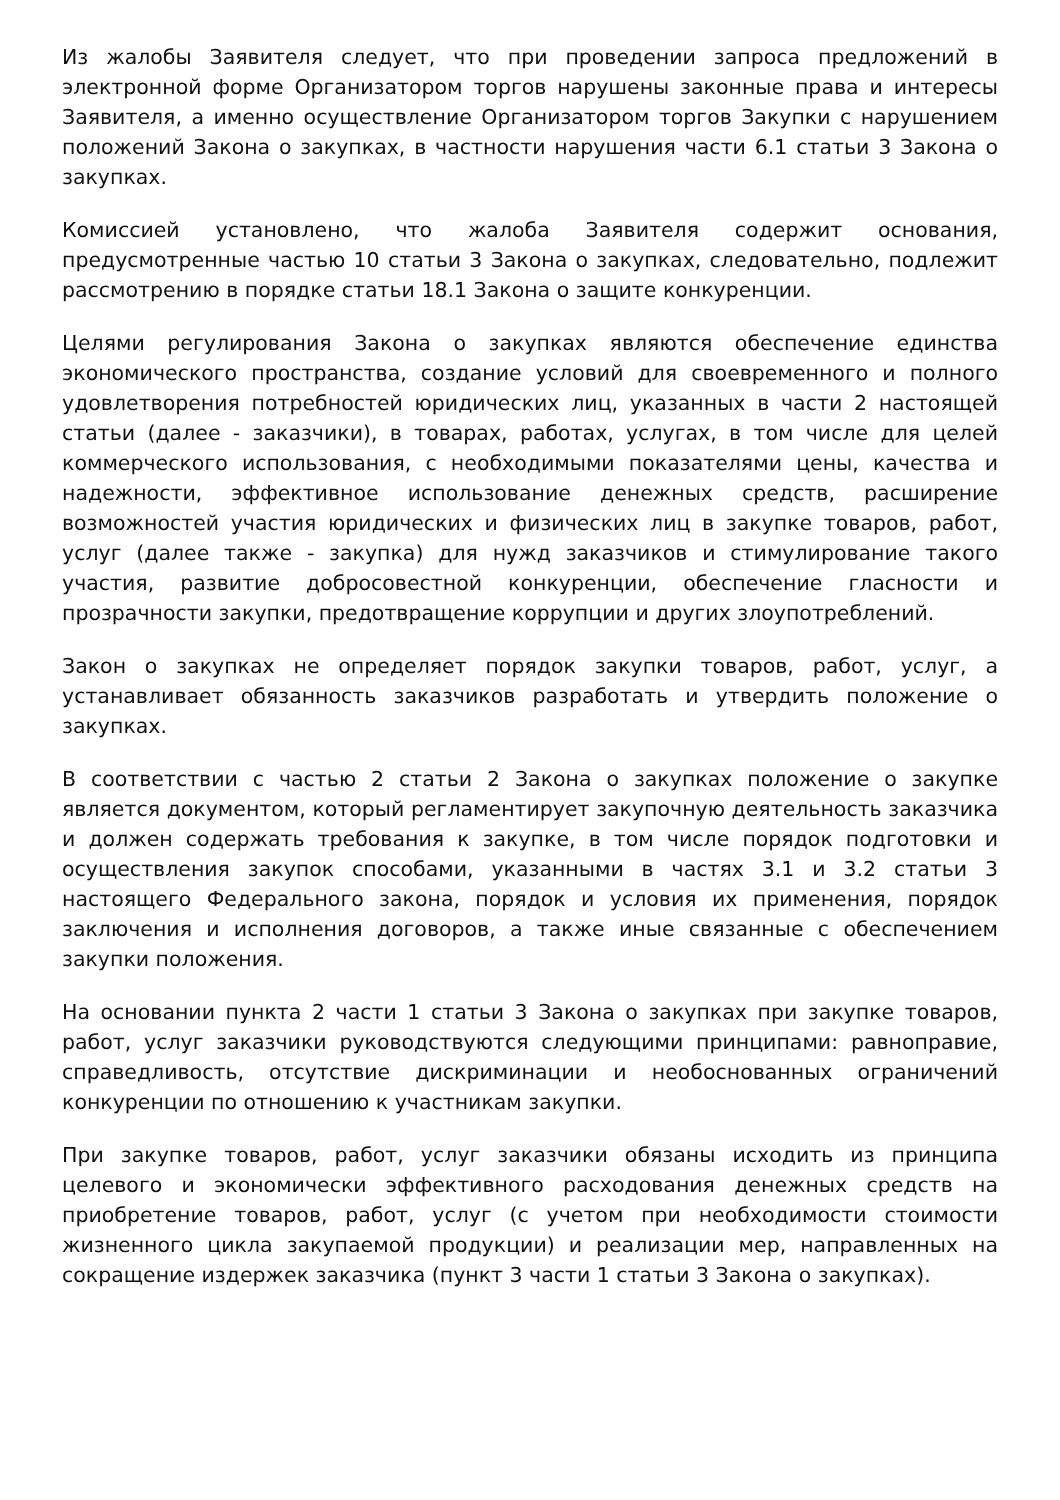Из жалобы Заявителя следует, что при проведении запроса предложений в электронной форме Организатором торгов нарушены законные права и интересы Заявителя, а именно осуществление Организатором торгов Закупки с нарушением положений Закона о закупках, в частности нарушения части 6.1 статьи 3 Закона о закупках.
Комиссией установлено, что жалоба Заявителя содержит основания, предусмотренные частью 10 статьи 3 Закона о закупках, следовательно, подлежит рассмотрению в порядке статьи 18.1 Закона о защите конкуренции.
Целями регулирования Закона о закупках являются обеспечение единства экономического пространства, создание условий для своевременного и полного удовлетворения потребностей юридических лиц, указанных в части 2 настоящей статьи (далее - заказчики), в товарах, работах, услугах, в том числе для целей коммерческого использования, с необходимыми показателями цены, качества и надежности, эффективное использование денежных средств, расширение возможностей участия юридических и физических лиц в закупке товаров, работ, услуг (далее также - закупка) для нужд заказчиков и стимулирование такого участия, развитие добросовестной конкуренции, обеспечение гласности и прозрачности закупки, предотвращение коррупции и других злоупотреблений.
Закон о закупках не определяет порядок закупки товаров, работ, услуг, а устанавливает обязанность заказчиков разработать и утвердить положение о закупках.
В соответствии с частью 2 статьи 2 Закона о закупках положение о закупке является документом, который регламентирует закупочную деятельность заказчика и должен содержать требования к закупке, в том числе порядок подготовки и осуществления закупок способами, указанными в частях 3.1 и 3.2 статьи 3 настоящего Федерального закона, порядок и условия их применения, порядок заключения и исполнения договоров, а также иные связанные с обеспечением закупки положения.
На основании пункта 2 части 1 статьи 3 Закона о закупках при закупке товаров, работ, услуг заказчики руководствуются следующими принципами: равноправие, справедливость, отсутствие дискриминации и необоснованных ограничений конкуренции по отношению к участникам закупки.
При закупке товаров, работ, услуг заказчики обязаны исходить из принципа целевого и экономически эффективного расходования денежных средств на приобретение товаров, работ, услуг (с учетом при необходимости стоимости жизненного цикла закупаемой продукции) и реализации мер, направленных на сокращение издержек заказчика (пункт 3 части 1 статьи 3 Закона о закупках).